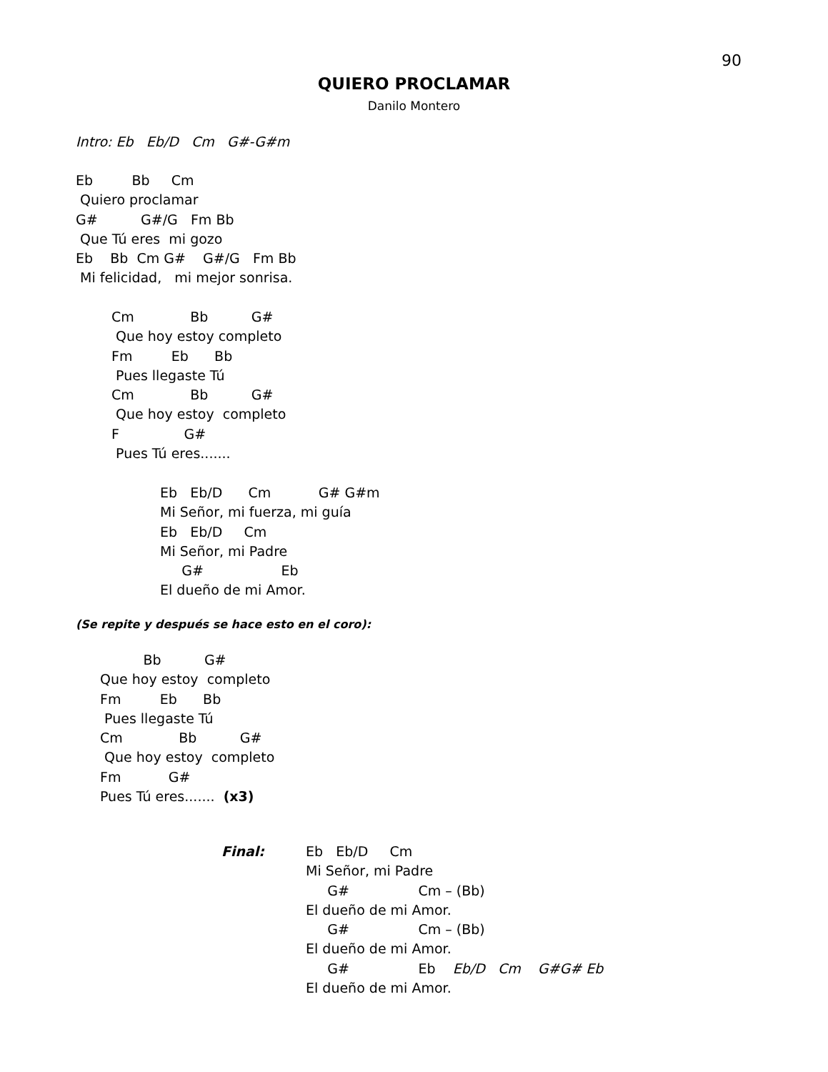90
QUIERO PROCLAMAR
Danilo Montero
Intro: Eb   Eb/D   Cm   G#-G#m
Eb         Bb     Cm
 Quiero proclamar
G#          G#/G   Fm Bb
 Que Tú eres  mi gozo
Eb    Bb  Cm G#    G#/G   Fm Bb
 Mi felicidad,   mi mejor sonrisa.
Cm             Bb          G#
 Que hoy estoy completo
Fm         Eb      Bb
 Pues llegaste Tú
Cm             Bb          G#
 Que hoy estoy  completo
F               G#
 Pues Tú eres.......
Eb   Eb/D      Cm           G# G#m
Mi Señor, mi fuerza, mi guía
Eb   Eb/D     Cm
Mi Señor, mi Padre
     G#                  Eb
El dueño de mi Amor.
(Se repite y después se hace esto en el coro):
          Bb          G#
Que hoy estoy  completo
Fm         Eb      Bb
 Pues llegaste Tú
Cm             Bb          G#
 Que hoy estoy  completo
Fm           G#
Pues Tú eres.......  (x3)
Final:
Eb   Eb/D     Cm
Mi Señor, mi Padre
     G#                Cm – (Bb)
El dueño de mi Amor.
     G#                Cm – (Bb)
El dueño de mi Amor.
     G#                Eb    Eb/D   Cm    G#G# Eb
El dueño de mi Amor.